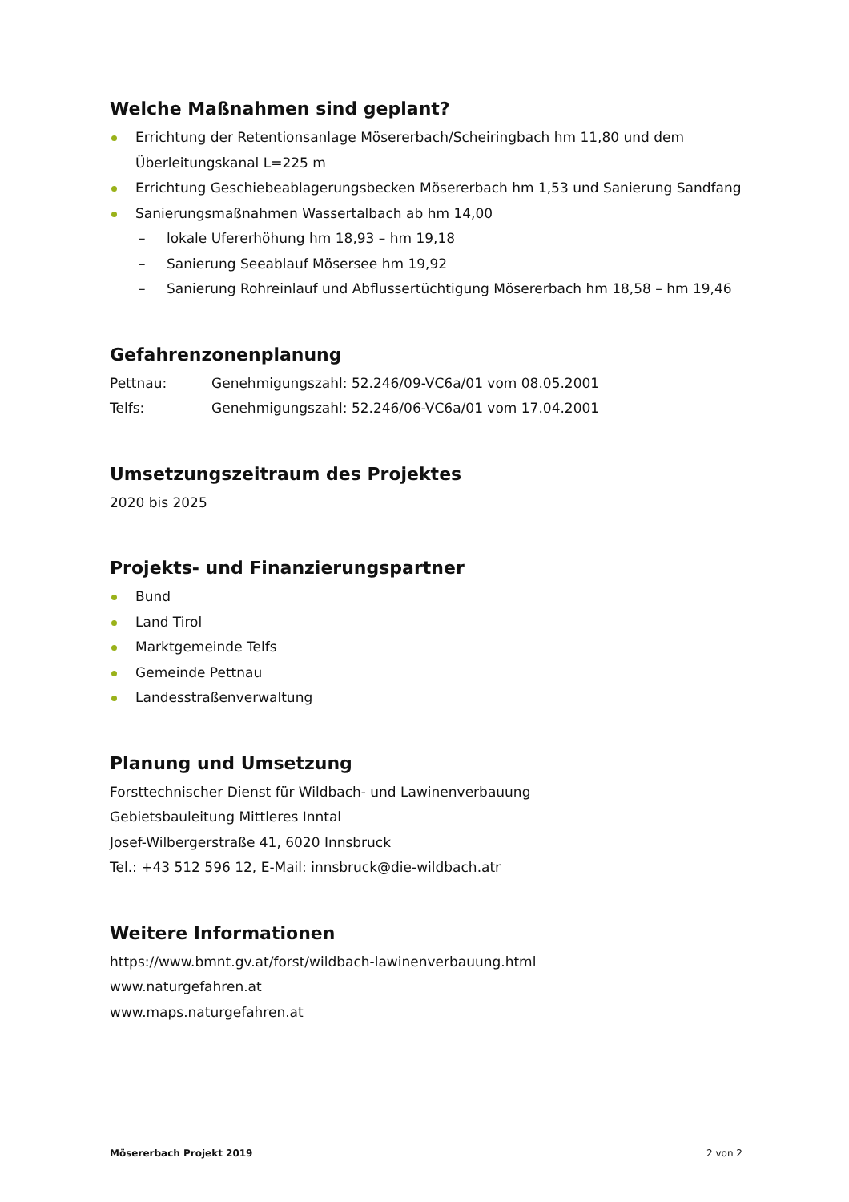Welche Maßnahmen sind geplant?
Errichtung der Retentionsanlage Mösererbach/Scheiringbach hm 11,80 und dem Überleitungskanal L=225 m
Errichtung Geschiebeablagerungsbecken Mösererbach hm 1,53 und Sanierung Sandfang
Sanierungsmaßnahmen Wassertalbach ab hm 14,00
– lokale Ufererhöhung hm 18,93 – hm 19,18
– Sanierung Seeablauf Mösersee hm 19,92
– Sanierung Rohreinlauf und Abflussertüchtigung Mösererbach hm 18,58 – hm 19,46
Gefahrenzonenplanung
Pettnau: Genehmigungszahl: 52.246/09-VC6a/01 vom 08.05.2001
Telfs: Genehmigungszahl: 52.246/06-VC6a/01 vom 17.04.2001
Umsetzungszeitraum des Projektes
2020 bis 2025
Projekts- und Finanzierungspartner
Bund
Land Tirol
Marktgemeinde Telfs
Gemeinde Pettnau
Landesstraßenverwaltung
Planung und Umsetzung
Forsttechnischer Dienst für Wildbach- und Lawinenverbauung
Gebietsbauleitung Mittleres Inntal
Josef-Wilbergerstraße 41, 6020 Innsbruck
Tel.: +43 512 596 12, E-Mail: innsbruck@die-wildbach.atr
Weitere Informationen
https://www.bmnt.gv.at/forst/wildbach-lawinenverbauung.html
www.naturgefahren.at
www.maps.naturgefahren.at
Mösererbach Projekt 2019 2 von 2